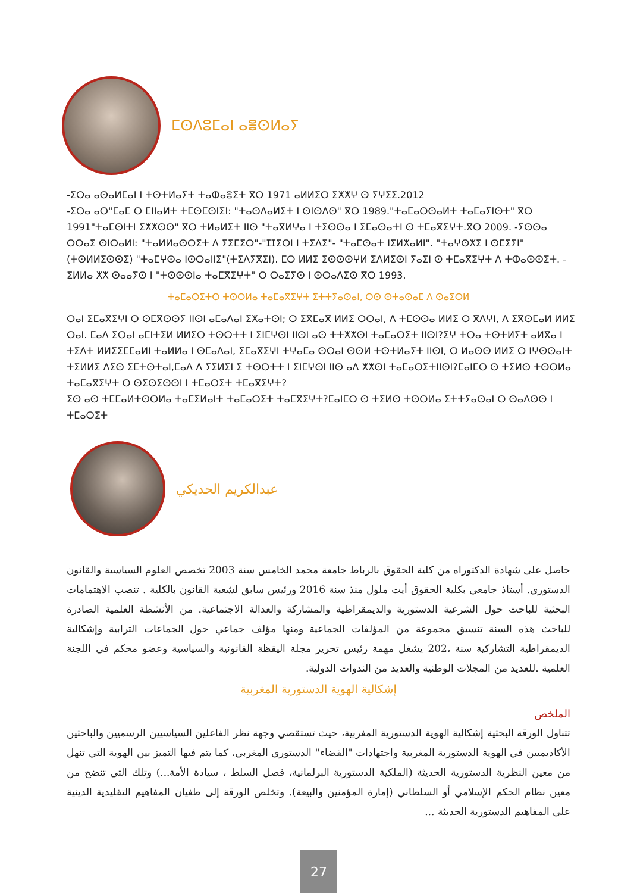ⵎⵙⴷⵓⵎⴰⵏ ⴰⴻⵙⵍⴰⵢ
-ⵉⵔⴰ ⴰⵙⴰⵍⵎⴰⵏ ⵏ ⵜⵙⵜⵍⴰⵢⵜ ⵜⴰⵀⴰⴻⵉⵜ ⴳⵔ 1971 ⴰⵍⵍⵉⵔ ⵉⵅⵅⵖ ⵙ ⵢⵖⵉⵉ.2012
-ⵉⵔⴰ ⴰⵔ"ⵎⴰⵎ ⵔ ⵎⵏⵏⴰⵍⵜ ⵜⵎⵙⵎⵙⵏⵉⵏ: "ⵜⴰⵙⴷⴰⵍⵉⵜ ⵏ ⵙⵏⵙⴷⵙ" ⴳⵔ 1989."ⵜⴰⵎⴰⵔⵙⴰⵍⵜ ⵜⴰⵎⴰⵢⵏⵙⵜ" ⴳⵔ 1991"ⵜⴰⵎⵙⵏⵜⵏ ⵉⵅⵅⵙⵙ" ⴳⵔ ⵜⵍⴰⵍⵉⵜ ⵏⵏⵙ "ⵜⴰⴳⵍⵖⴰ ⵏ ⵜⵉⵙⵙⴰ ⵏ ⵉⵎⴰⵙⴰⵜⵏ ⵙ ⵜⵎⴰⴳⵉⵖⵜ.ⴳⵔ 2009. -ⵢⵙⵙⴰ ⵔⵔⴰⵉ ⵙⵏⵔⴰⵍⵏ: "ⵜⴰⵍⵍⴰⵙⵔⵉⵜ ⴷ ⵢⵉⵎⵉⵔ"-"ⵊⵊⵉⵔⵏ ⵏ ⵜⵉⴷⵉ"- "ⵜⴰⵎⵙⴰⵜ ⵏⵉⵍⵅⴰⵍⵏ". "ⵜⴰⵖⵙⵅⵉ ⵏ ⵙⵎⵉⵢⵏ"(ⵜⵙⵍⵍⵉⵙⵙⵉ) "ⵜⴰⵎⵖⵙⴰ ⵏⵙⵔⴰⵏⵏⵉ"(ⵜⵉⴷⵢⴳⵉⵏ). ⵎⵔ ⵍⵍⵉ ⵉⵙⵙⵙⵖⵍ ⵉⴷⵍⵉⵙⵏ ⵢⴰⵉⵏ ⵙ ⵜⵎⴰⴳⵉⵖⵜ ⴷ ⵜⵀⴰⵙⵙⵉⵜ. - ⵉⵍⵍⴰ ⵅⵅ ⵙⴰⴰⵢⵙ ⵏ "ⵜⵙⵙⵙⵏⴰ ⵜⴰⵎⴳⵉⵖⵜ" ⵔ ⵔⴰⵉⵢⵙ ⵏ ⵙⵔⴰⴷⵉⵙ ⴳⵔ 1993.
ⵜⴰⵎⴰⵔⵉⵜⵔ ⵜⵙⵔⵍⴰ ⵜⴰⵎⴰⴳⵉⵖⵜ ⵉⵜⵜⵢⴰⵙⴰⵏ, ⵔⵙ ⵙⵜⴰⵙⴰⵎ ⴷ ⵙⴰⵉⵔⵍ
ⵔⴰⵏ ⵉⵎⴰⴳⵉⵖⵏ ⵔ ⵙⵎⴳⵙⵙⵢ ⵏⵏⵙⵏ ⴰⵎⴰⴷⴰⵏ ⵉⵅⴰⵜⵙⵏ; ⵔ ⵉⴳⵎⴰⴳ ⵍⵍⵉ ⵔⵔⴰⵏ, ⴷ ⵜⵎⵙⵙⴰ ⵍⵍⵉ ⵔ ⴳⴷⵖⵏ, ⴷ ⵉⴳⵙⵎⴰⵍ ⵍⵍⵉ ⵔⴰⵏ. ⵎⴰⴷ ⵉⵔⴰⵏ ⴰⵎⵏⵜⵉⵍ ⵍⵍⵉⵔ ⵜⵙⵔⵜⵜ ⵏ ⵉⵏⵎⵖⵙⵏ ⵏⵏⵙⵏ ⴰⵙ ⵜⵜⵅⵅⵙⵏ ⵜⴰⵎⴰⵔⵉⵜ ⵏⵏⵙⵏ?ⵉⵖ ⵜⵔⴰ ⵜⵙⵜⵍⵢⵜ ⴰⵍⴳⴰ ⵏ ⵜⵉⴷⵜ ⵍⵍⵉⵉⵎⵎⴰⵍⵏ ⵜⴰⵍⵍⴰ ⵏ ⵙⵎⴰⴷⴰⵏ, ⵉⵎⴰⴳⵉⵖⵏ ⵜⵖⴰⵎⴰ ⵙⵔⴰⵏ ⵙⵙⵍ ⵜⵙⵜⵍⴰⵢⵜ ⵏⵏⵙⵏ, ⵔ ⵍⴰⵙⵙ ⵍⵍⵉ ⵔ ⵏⵖⵙⵙⴰⵏⵜ ⵜⵉⵍⵍⵉ ⴷⵉⵙ ⵉⵎⵜⵙⵜⴰⵏ,ⵎⴰⴷ ⴷ ⵢⵉⵍⵉⵏ ⵉ ⵜⵙⵔⵜⵜ ⵏ ⵉⵏⵎⵖⵙⵏ ⵏⵏⵙ ⴰⴷ ⵅⵅⵙⵏ ⵜⴰⵎⴰⵔⵉⵜⵏⵏⵙⵏ?ⵎⴰⵏⵎⵔ ⵙ ⵜⵉⵍⵙ ⵜⵙⵔⵍⴰ ⵜⴰⵎⴰⴳⵉⵖⵜ ⵔ ⵙⵉⵙⵉⵙⵙⵏ ⵏ ⵜⵎⴰⵔⵉⵜ ⵜⵎⴰⴳⵉⵖⵜ?
ⵉⵙ ⴰⵙ ⵜⵎⵎⴰⵍⵜⵙⵔⵍⴰ ⵜⴰⵎⵉⵍⴰⵏⵜ ⵜⴰⵎⴰⵔⵉⵜ ⵜⴰⵎⴳⵉⵖⵜ?ⵎⴰⵏⵎⵔ ⵙ ⵜⵉⵍⵙ ⵜⵙⵔⵍⴰ ⵉⵜⵜⵢⴰⵙⴰⵏ ⵔ ⵙⴰⴷⵙⵙ ⵏ ⵜⵎⴰⵔⵉⵜ
عبدالكريم الحديكي
حاصل على شهادة الدكتوراه من كلية الحقوق بالرباط جامعة محمد الخامس سنة 2003 تخصص العلوم السياسية والقانون الدستوري. أستاذ جامعي بكلية الحقوق أيت ملول منذ سنة 2016 ورئيس سابق لشعبة القانون بالكلية . تنصب الاهتمامات البحثية للباحث حول الشرعية الدستورية والديمقراطية والمشاركة والعدالة الاجتماعية. من الأنشطة العلمية الصادرة للباحث هذه السنة تنسيق مجموعة من المؤلفات الجماعية ومنها مؤلف جماعي حول الجماعات الترابية وإشكالية الديمقراطية التشاركية سنة ،202 يشغل مهمة رئيس تحرير مجلة اليقظة القانونية والسياسية وعضو محكم في اللجنة العلمية .للعديد من المجلات الوطنية والعديد من الندوات الدولية.
إشكالية الهوية الدستورية المغربية
الملخص
تتناول الورقة البحثية إشكالية الهوية الدستورية المغربية، حيث تستقصي وجهة نظر الفاعلين السياسيين الرسميين والباحثين الأكاديميين في الهوية الدستورية المغربية واجتهادات "القضاء" الدستوري المغربي، كما يتم فيها التميز بين الهوية التي تنهل من معين النظرية الدستورية الحديثة (الملكية الدستورية البرلمانية، فصل السلط ، سيادة الأمة...) وتلك التي تنضح من معين نظام الحكم الإسلامي أو السلطاني (إمارة المؤمنين والبيعة). وتخلص الورقة إلى طغيان المفاهيم التقليدية الدينية على المفاهيم الدستورية الحديثة ...
27